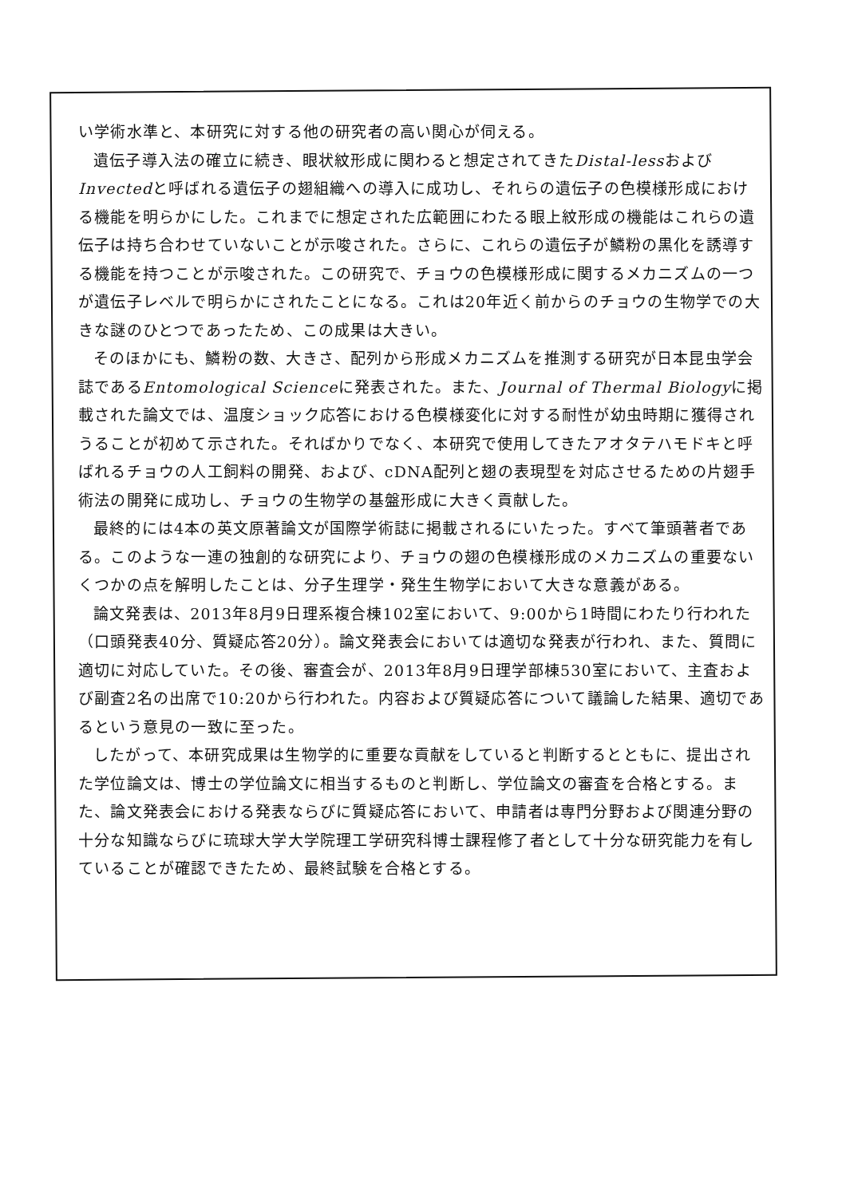い学術水準と、本研究に対する他の研究者の高い関心が伺える。
遺伝子導入法の確立に続き、眼状紋形成に関わると想定されてきたDistal-lessおよびInvectedと呼ばれる遺伝子の翅組織への導入に成功し、それらの遺伝子の色模様形成における機能を明らかにした。これまでに想定された広範囲にわたる眼上紋形成の機能はこれらの遺伝子は持ち合わせていないことが示唆された。さらに、これらの遺伝子が鱗粉の黒化を誘導する機能を持つことが示唆された。この研究で、チョウの色模様形成に関するメカニズムの一つが遺伝子レベルで明らかにされたことになる。これは20年近く前からのチョウの生物学での大きな謎のひとつであったため、この成果は大きい。
そのほかにも、鱗粉の数、大きさ、配列から形成メカニズムを推測する研究が日本昆虫学会誌であるEntomological Scienceに発表された。また、Journal of Thermal Biologyに掲載された論文では、温度ショック応答における色模様変化に対する耐性が幼虫時期に獲得されうることが初めて示された。そればかりでなく、本研究で使用してきたアオタテハモドキと呼ばれるチョウの人工飼料の開発、および、cDNA配列と翅の表現型を対応させるための片翅手術法の開発に成功し、チョウの生物学の基盤形成に大きく貢献した。
最終的には4本の英文原著論文が国際学術誌に掲載されるにいたった。すべて筆頭著者である。このような一連の独創的な研究により、チョウの翅の色模様形成のメカニズムの重要ないくつかの点を解明したことは、分子生理学・発生生物学において大きな意義がある。
論文発表は、2013年8月9日理系複合棟102室において、9:00から1時間にわたり行われた（口頭発表40分、質疑応答20分）。論文発表会においては適切な発表が行われ、また、質問に適切に対応していた。その後、審査会が、2013年8月9日理学部棟530室において、主査および副査2名の出席で10:20から行われた。内容および質疑応答について議論した結果、適切であるという意見の一致に至った。
したがって、本研究成果は生物学的に重要な貢献をしていると判断するとともに、提出された学位論文は、博士の学位論文に相当するものと判断し、学位論文の審査を合格とする。また、論文発表会における発表ならびに質疑応答において、申請者は専門分野および関連分野の十分な知識ならびに琉球大学大学院理工学研究科博士課程修了者として十分な研究能力を有していることが確認できたため、最終試験を合格とする。